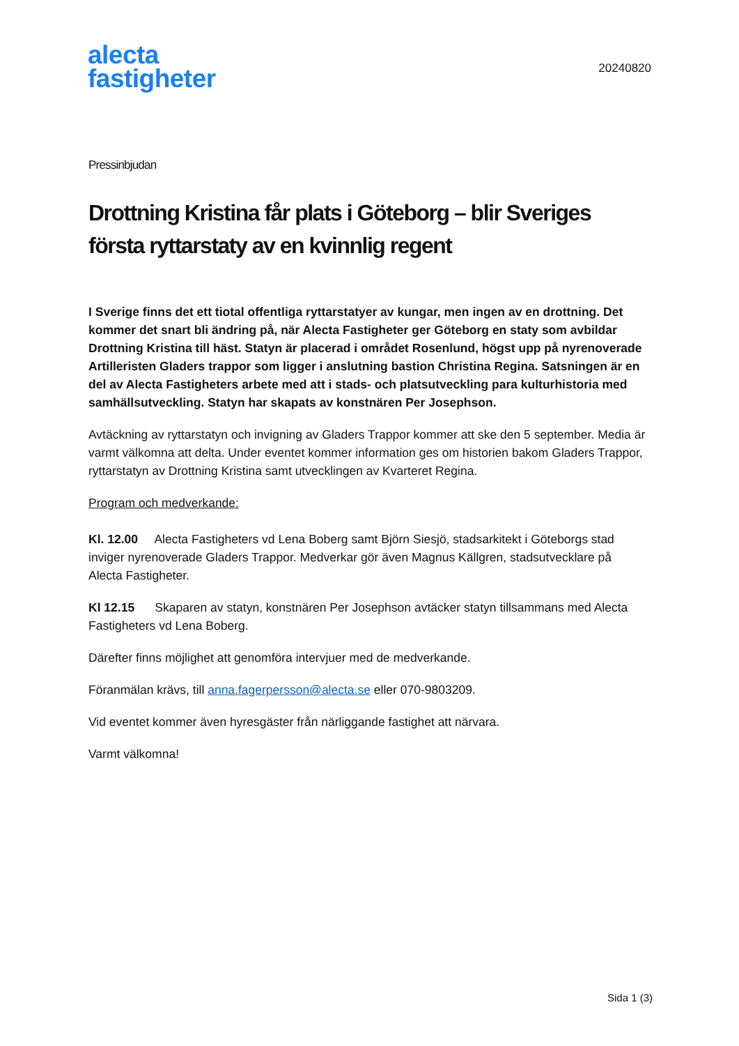alecta
fastigheter
20240820
Pressinbjudan
Drottning Kristina får plats i Göteborg – blir Sveriges första ryttarstaty av en kvinnlig regent
I Sverige finns det ett tiotal offentliga ryttarstatyer av kungar, men ingen av en drottning. Det kommer det snart bli ändring på, när Alecta Fastigheter ger Göteborg en staty som avbildar Drottning Kristina till häst. Statyn är placerad i området Rosenlund, högst upp på nyrenoverade Artilleristen Gladers trappor som ligger i anslutning bastion Christina Regina. Satsningen är en del av Alecta Fastigheters arbete med att i stads- och platsutveckling para kulturhistoria med samhällsutveckling. Statyn har skapats av konstnären Per Josephson.
Avtäckning av ryttarstatyn och invigning av Gladers Trappor kommer att ske den 5 september. Media är varmt välkomna att delta. Under eventet kommer information ges om historien bakom Gladers Trappor, ryttarstatyn av Drottning Kristina samt utvecklingen av Kvarteret Regina.
Program och medverkande:
Kl. 12.00 Alecta Fastigheters vd Lena Boberg samt Björn Siesjö, stadsarkitekt i Göteborgs stad inviger nyrenoverade Gladers Trappor. Medverkar gör även Magnus Källgren, stadsutvecklare på Alecta Fastigheter.
Kl 12.15 Skaparen av statyn, konstnären Per Josephson avtäcker statyn tillsammans med Alecta Fastigheters vd Lena Boberg.
Därefter finns möjlighet att genomföra intervjuer med de medverkande.
Föranmälan krävs, till anna.fagerpersson@alecta.se eller 070-9803209.
Vid eventet kommer även hyresgäster från närliggande fastighet att närvara.
Varmt välkomna!
Sida 1 (3)